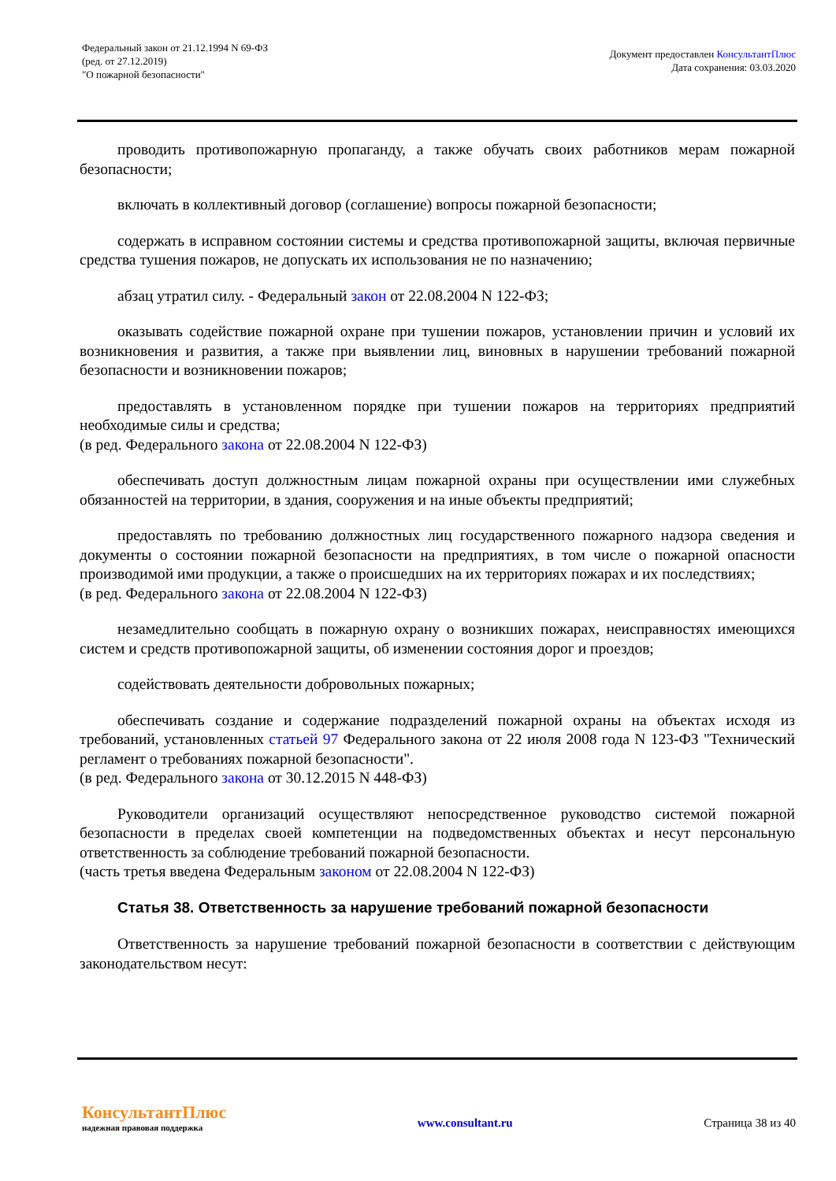Федеральный закон от 21.12.1994 N 69-ФЗ
(ред. от 27.12.2019)
"О пожарной безопасности"
Документ предоставлен КонсультантПлюс
Дата сохранения: 03.03.2020
проводить противопожарную пропаганду, а также обучать своих работников мерам пожарной безопасности;
включать в коллективный договор (соглашение) вопросы пожарной безопасности;
содержать в исправном состоянии системы и средства противопожарной защиты, включая первичные средства тушения пожаров, не допускать их использования не по назначению;
абзац утратил силу. - Федеральный закон от 22.08.2004 N 122-ФЗ;
оказывать содействие пожарной охране при тушении пожаров, установлении причин и условий их возникновения и развития, а также при выявлении лиц, виновных в нарушении требований пожарной безопасности и возникновении пожаров;
предоставлять в установленном порядке при тушении пожаров на территориях предприятий необходимые силы и средства;
(в ред. Федерального закона от 22.08.2004 N 122-ФЗ)
обеспечивать доступ должностным лицам пожарной охраны при осуществлении ими служебных обязанностей на территории, в здания, сооружения и на иные объекты предприятий;
предоставлять по требованию должностных лиц государственного пожарного надзора сведения и документы о состоянии пожарной безопасности на предприятиях, в том числе о пожарной опасности производимой ими продукции, а также о происшедших на их территориях пожарах и их последствиях;
(в ред. Федерального закона от 22.08.2004 N 122-ФЗ)
незамедлительно сообщать в пожарную охрану о возникших пожарах, неисправностях имеющихся систем и средств противопожарной защиты, об изменении состояния дорог и проездов;
содействовать деятельности добровольных пожарных;
обеспечивать создание и содержание подразделений пожарной охраны на объектах исходя из требований, установленных статьей 97 Федерального закона от 22 июля 2008 года N 123-ФЗ "Технический регламент о требованиях пожарной безопасности".
(в ред. Федерального закона от 30.12.2015 N 448-ФЗ)
Руководители организаций осуществляют непосредственное руководство системой пожарной безопасности в пределах своей компетенции на подведомственных объектах и несут персональную ответственность за соблюдение требований пожарной безопасности.
(часть третья введена Федеральным законом от 22.08.2004 N 122-ФЗ)
Статья 38. Ответственность за нарушение требований пожарной безопасности
Ответственность за нарушение требований пожарной безопасности в соответствии с действующим законодательством несут:
КонсультантПлюс
надежная правовая поддержка
www.consultant.ru Страница 38 из 40